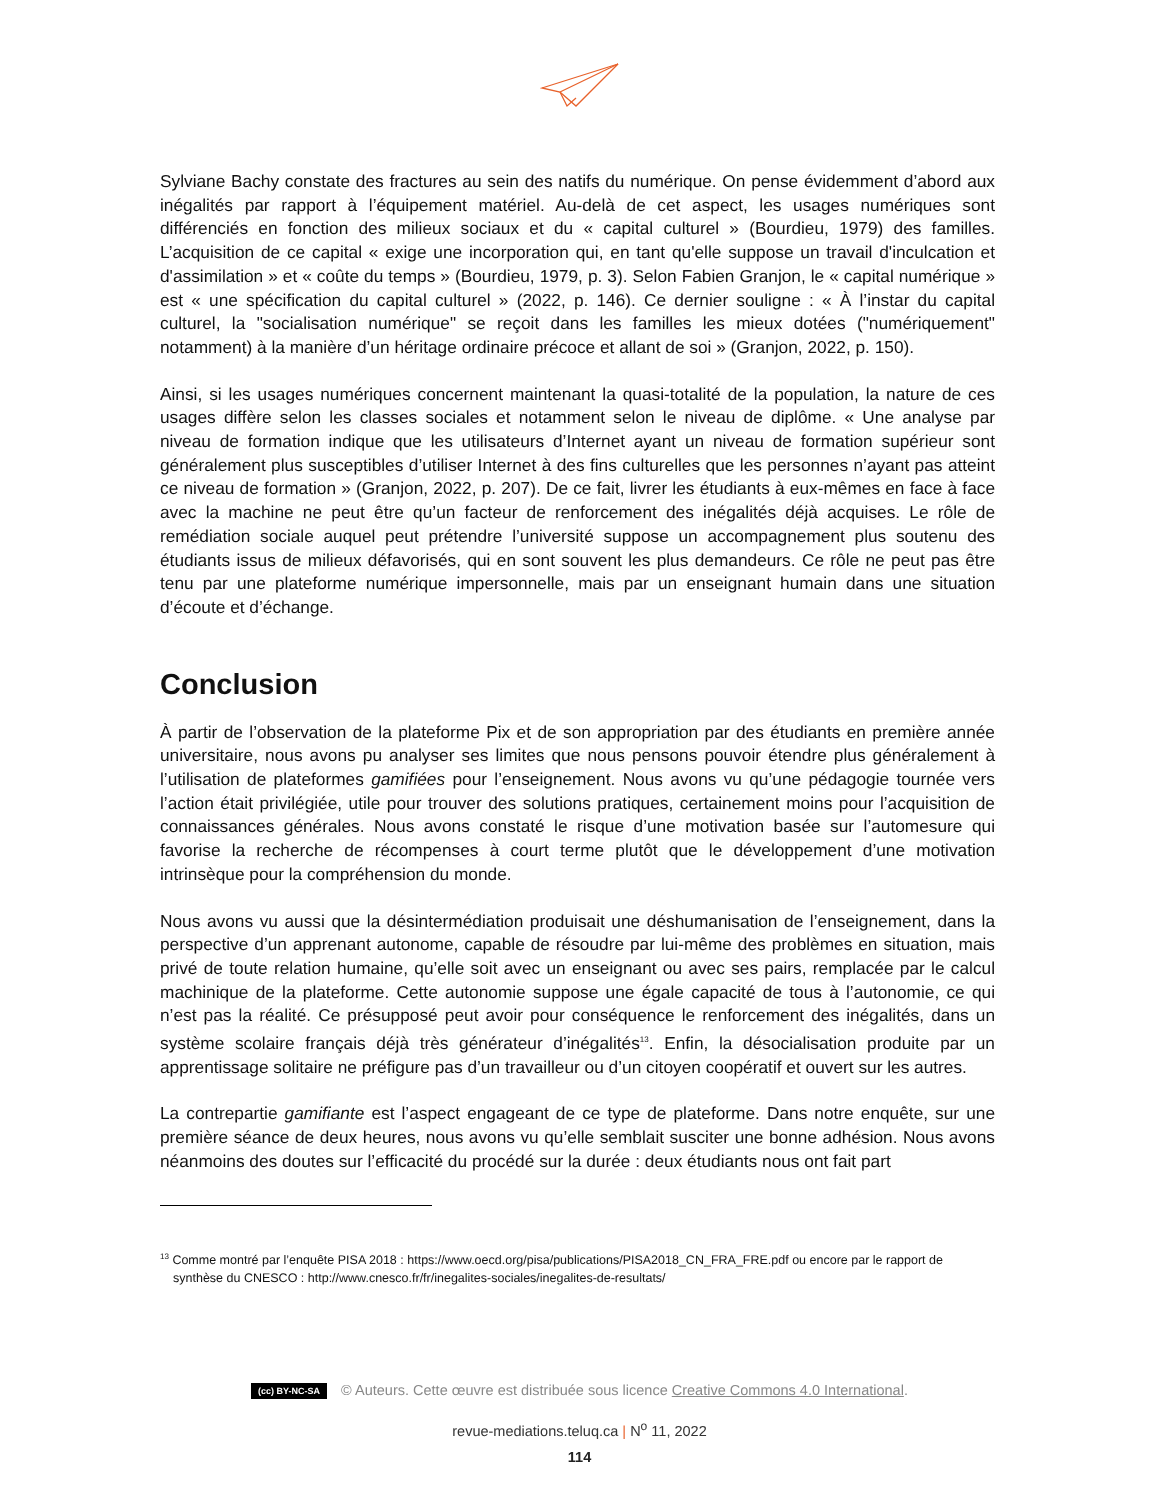Sylviane Bachy constate des fractures au sein des natifs du numérique. On pense évidemment d’abord aux inégalités par rapport à l’équipement matériel. Au-delà de cet aspect, les usages numériques sont différenciés en fonction des milieux sociaux et du « capital culturel » (Bourdieu, 1979) des familles. L’acquisition de ce capital « exige une incorporation qui, en tant qu'elle suppose un travail d'inculcation et d'assimilation » et « coûte du temps » (Bourdieu, 1979, p. 3). Selon Fabien Granjon, le « capital numérique » est « une spécification du capital culturel » (2022, p. 146). Ce dernier souligne : « À l’instar du capital culturel, la "socialisation numérique" se reçoit dans les familles les mieux dotées ("numériquement" notamment) à la manière d’un héritage ordinaire précoce et allant de soi » (Granjon, 2022, p. 150).
Ainsi, si les usages numériques concernent maintenant la quasi-totalité de la population, la nature de ces usages diffère selon les classes sociales et notamment selon le niveau de diplôme. « Une analyse par niveau de formation indique que les utilisateurs d’Internet ayant un niveau de formation supérieur sont généralement plus susceptibles d’utiliser Internet à des fins culturelles que les personnes n’ayant pas atteint ce niveau de formation » (Granjon, 2022, p. 207). De ce fait, livrer les étudiants à eux-mêmes en face à face avec la machine ne peut être qu’un facteur de renforcement des inégalités déjà acquises. Le rôle de remédiation sociale auquel peut prétendre l’université suppose un accompagnement plus soutenu des étudiants issus de milieux défavorisés, qui en sont souvent les plus demandeurs. Ce rôle ne peut pas être tenu par une plateforme numérique impersonnelle, mais par un enseignant humain dans une situation d’écoute et d’échange.
Conclusion
À partir de l’observation de la plateforme Pix et de son appropriation par des étudiants en première année universitaire, nous avons pu analyser ses limites que nous pensons pouvoir étendre plus généralement à l’utilisation de plateformes gamifiées pour l’enseignement. Nous avons vu qu’une pédagogie tournée vers l’action était privilégiée, utile pour trouver des solutions pratiques, certainement moins pour l’acquisition de connaissances générales. Nous avons constaté le risque d’une motivation basée sur l’automesure qui favorise la recherche de récompenses à court terme plutôt que le développement d’une motivation intrinsèque pour la compréhension du monde.
Nous avons vu aussi que la désintermédiation produisait une déshumanisation de l’enseignement, dans la perspective d’un apprenant autonome, capable de résoudre par lui-même des problèmes en situation, mais privé de toute relation humaine, qu’elle soit avec un enseignant ou avec ses pairs, remplacée par le calcul machinique de la plateforme. Cette autonomie suppose une égale capacité de tous à l’autonomie, ce qui n’est pas la réalité. Ce présupposé peut avoir pour conséquence le renforcement des inégalités, dans un système scolaire français déjà très générateur d’inégalités<sup>13</sup>. Enfin, la désocialisation produite par un apprentissage solitaire ne préfigure pas d’un travailleur ou d’un citoyen coopératif et ouvert sur les autres.
La contrepartie gamifiante est l’aspect engageant de ce type de plateforme. Dans notre enquête, sur une première séance de deux heures, nous avons vu qu’elle semblait susciter une bonne adhésion. Nous avons néanmoins des doutes sur l’efficacité du procédé sur la durée : deux étudiants nous ont fait part
<sup>13</sup> Comme montré par l’enquête PISA 2018 : https://www.oecd.org/pisa/publications/PISA2018_CN_FRA_FRE.pdf ou encore par le rapport de synthèse du CNESCO : http://www.cnesco.fr/fr/inegalites-sociales/inegalites-de-resultats/
(cc) BY-NC-SA © Auteurs. Cette œuvre est distribuée sous licence Creative Commons 4.0 International.
revue-mediations.teluq.ca | N<sup>o</sup> 11, 2022
114